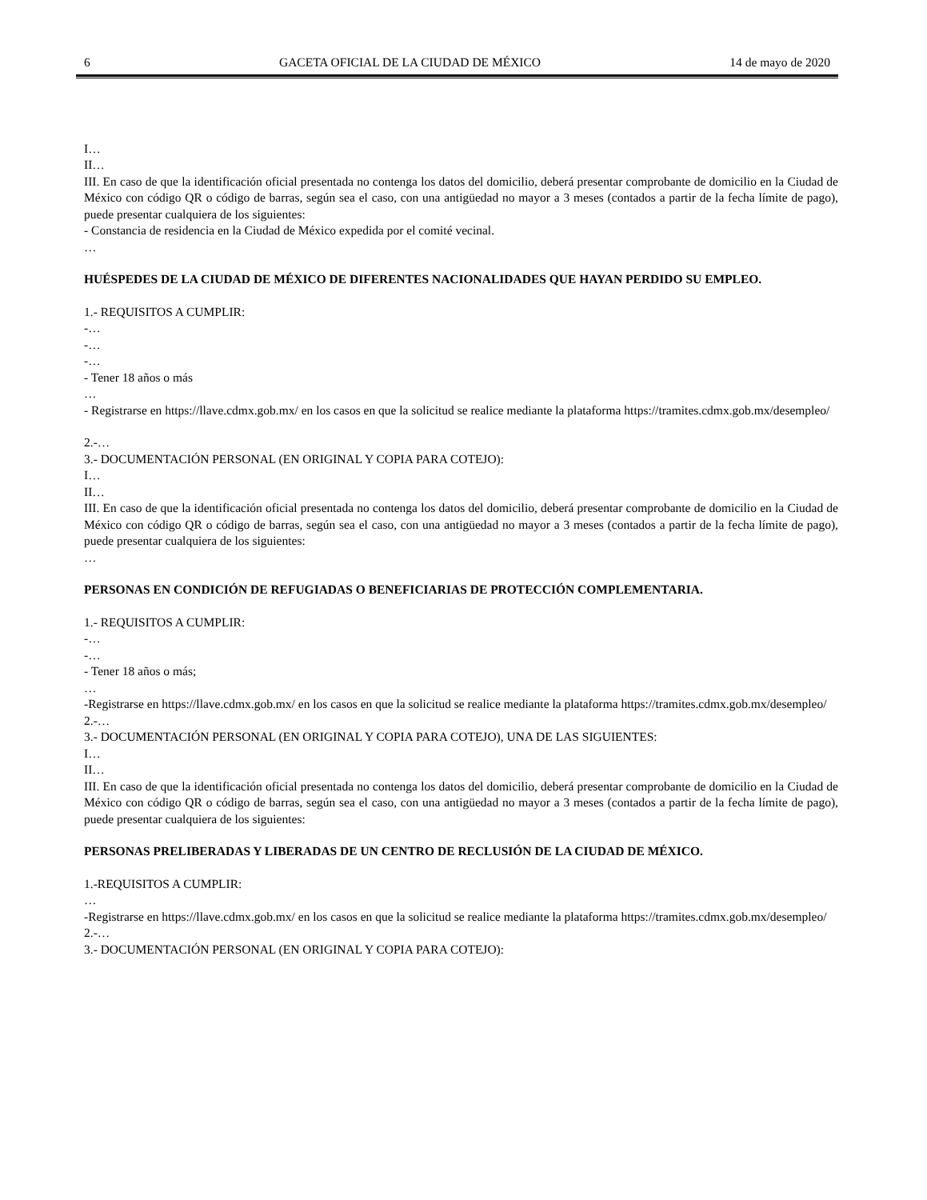6 GACETA OFICIAL DE LA CIUDAD DE MÉXICO 14 de mayo de 2020
I…
II…
III. En caso de que la identificación oficial presentada no contenga los datos del domicilio, deberá presentar comprobante de domicilio en la Ciudad de México con código QR o código de barras, según sea el caso, con una antigüedad no mayor a 3 meses (contados a partir de la fecha límite de pago), puede presentar cualquiera de los siguientes:
- Constancia de residencia en la Ciudad de México expedida por el comité vecinal.
…
HUÉSPEDES DE LA CIUDAD DE MÉXICO DE DIFERENTES NACIONALIDADES QUE HAYAN PERDIDO SU EMPLEO.
1.- REQUISITOS A CUMPLIR:
-…
-…
-…
- Tener 18 años o más
…
- Registrarse en https://llave.cdmx.gob.mx/ en los casos en que la solicitud se realice mediante la plataforma https://tramites.cdmx.gob.mx/desempleo/
2.-…
3.- DOCUMENTACIÓN PERSONAL (EN ORIGINAL Y COPIA PARA COTEJO):
I…
II…
III. En caso de que la identificación oficial presentada no contenga los datos del domicilio, deberá presentar comprobante de domicilio en la Ciudad de México con código QR o código de barras, según sea el caso, con una antigüedad no mayor a 3 meses (contados a partir de la fecha límite de pago), puede presentar cualquiera de los siguientes:
…
PERSONAS EN CONDICIÓN DE REFUGIADAS O BENEFICIARIAS DE PROTECCIÓN COMPLEMENTARIA.
1.- REQUISITOS A CUMPLIR:
-…
-…
- Tener 18 años o más;
…
-Registrarse en https://llave.cdmx.gob.mx/ en los casos en que la solicitud se realice mediante la plataforma https://tramites.cdmx.gob.mx/desempleo/
2.-…
3.- DOCUMENTACIÓN PERSONAL (EN ORIGINAL Y COPIA PARA COTEJO), UNA DE LAS SIGUIENTES:
I…
II…
III. En caso de que la identificación oficial presentada no contenga los datos del domicilio, deberá presentar comprobante de domicilio en la Ciudad de México con código QR o código de barras, según sea el caso, con una antigüedad no mayor a 3 meses (contados a partir de la fecha límite de pago), puede presentar cualquiera de los siguientes:
PERSONAS PRELIBERADAS Y LIBERADAS DE UN CENTRO DE RECLUSIÓN DE LA CIUDAD DE MÉXICO.
1.-REQUISITOS A CUMPLIR:
…
-Registrarse en https://llave.cdmx.gob.mx/ en los casos en que la solicitud se realice mediante la plataforma https://tramites.cdmx.gob.mx/desempleo/
2.-…
3.- DOCUMENTACIÓN PERSONAL (EN ORIGINAL Y COPIA PARA COTEJO):